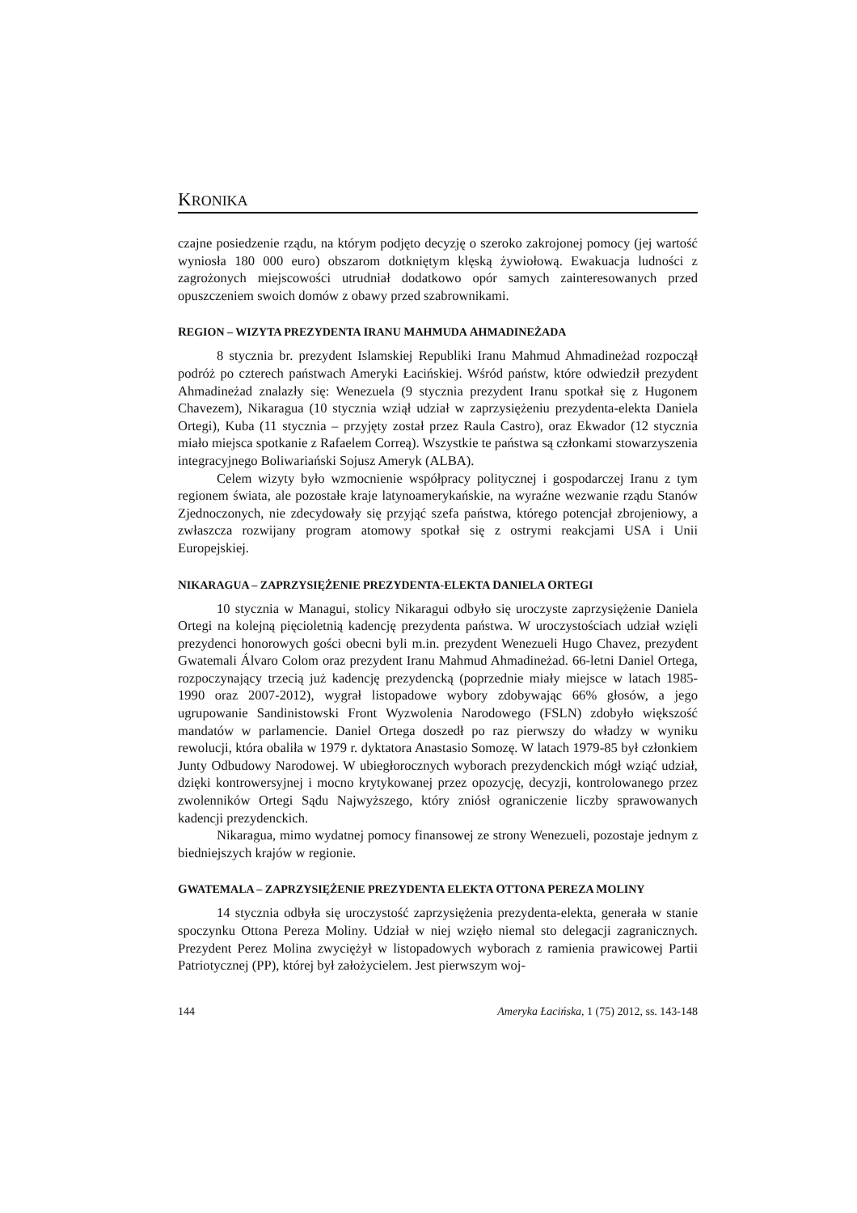KRONIKA
czajne posiedzenie rządu, na którym podjęto decyzję o szeroko zakrojonej pomocy (jej wartość wyniosła 180 000 euro) obszarom dotkniętym klęską żywiołową. Ewakuacja ludności z zagrożonych miejscowości utrudniał dodatkowo opór samych zainteresowanych przed opuszczeniem swoich domów z obawy przed szabrownikami.
REGION – WIZYTA PREZYDENTA IRANU MAHMUDA AHMADINEŻADA
8 stycznia br. prezydent Islamskiej Republiki Iranu Mahmud Ahmadineżad rozpoczął podróż po czterech państwach Ameryki Łacińskiej. Wśród państw, które odwiedził prezydent Ahmadineżad znalazły się: Wenezuela (9 stycznia prezydent Iranu spotkał się z Hugonem Chavezem), Nikaragua (10 stycznia wziął udział w zaprzysiężeniu prezydenta-elekta Daniela Ortegi), Kuba (11 stycznia – przyjęty został przez Raula Castro), oraz Ekwador (12 stycznia miało miejsca spotkanie z Rafaelem Correą). Wszystkie te państwa są członkami stowarzyszenia integracyjnego Boliwariański Sojusz Ameryk (ALBA).
Celem wizyty było wzmocnienie współpracy politycznej i gospodarczej Iranu z tym regionem świata, ale pozostałe kraje latynoamerykańskie, na wyraźne wezwanie rządu Stanów Zjednoczonych, nie zdecydowały się przyjąć szefa państwa, którego potencjał zbrojeniowy, a zwłaszcza rozwijany program atomowy spotkał się z ostrymi reakcjami USA i Unii Europejskiej.
NIKARAGUA – ZAPRZYSIĘŻENIE PREZYDENTA-ELEKTA DANIELA ORTEGI
10 stycznia w Managui, stolicy Nikaragui odbyło się uroczyste zaprzysiężenie Daniela Ortegi na kolejną pięcioletnią kadencję prezydenta państwa. W uroczystościach udział wzięli prezydenci honorowych gości obecni byli m.in. prezydent Wenezueli Hugo Chavez, prezydent Gwatemali Álvaro Colom oraz prezydent Iranu Mahmud Ahmadineżad. 66-letni Daniel Ortega, rozpoczynający trzecią już kadencję prezydencką (poprzednie miały miejsce w latach 1985-1990 oraz 2007-2012), wygrał listopadowe wybory zdobywając 66% głosów, a jego ugrupowanie Sandinistowski Front Wyzwolenia Narodowego (FSLN) zdobyło większość mandatów w parlamencie. Daniel Ortega doszedł po raz pierwszy do władzy w wyniku rewolucji, która obaliła w 1979 r. dyktatora Anastasio Somozę. W latach 1979-85 był członkiem Junty Odbudowy Narodowej. W ubiegłorocznych wyborach prezydenckich mógł wziąć udział, dzięki kontrowersyjnej i mocno krytykowanej przez opozycję, decyzji, kontrolowanego przez zwolenników Ortegi Sądu Najwyższego, który zniósł ograniczenie liczby sprawowanych kadencji prezydenckich.
Nikaragua, mimo wydatnej pomocy finansowej ze strony Wenezueli, pozostaje jednym z biedniejszych krajów w regionie.
GWATEMALA – ZAPRZYSIĘŻENIE PREZYDENTA ELEKTA OTTONA PEREZA MOLINY
14 stycznia odbyła się uroczystość zaprzysiężenia prezydenta-elekta, generała w stanie spoczynku Ottona Pereza Moliny. Udział w niej wzięło niemal sto delegacji zagranicznych. Prezydent Perez Molina zwyciężył w listopadowych wyborach z ramienia prawicowej Partii Patriotycznej (PP), której był założycielem. Jest pierwszym woj-
144 Ameryka Łacińska, 1 (75) 2012, ss. 143-148